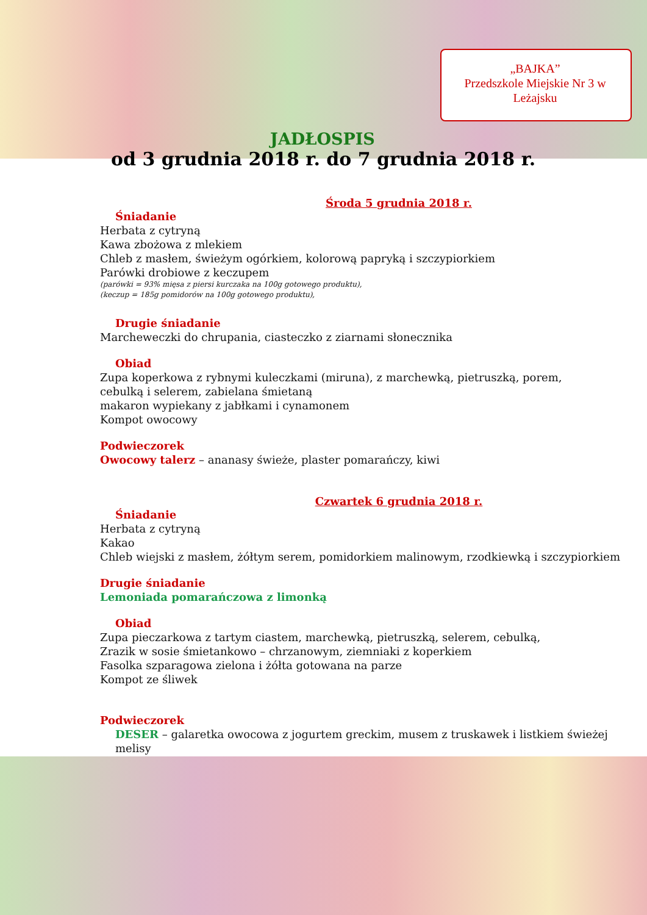„BAJKA”
Przedszkole Miejskie Nr 3 w Leżajsku
JADŁOSPIS
od 3 grudnia 2018 r. do 7 grudnia 2018 r.
Środa 5 grudnia 2018 r.
Śniadanie
Herbata z cytryną
Kawa zbożowa z mlekiem
Chleb z masłem, świeżym ogórkiem, kolorową papryką i szczypiorkiem
Parówki drobiowe z keczupem
(parówki = 93% mięsa z piersi kurczaka na 100g gotowego produktu),
(keczup = 185g pomidorów na 100g gotowego produktu),
Drugie śniadanie
Marcheweczki do chrupania, ciasteczko z ziarnami słonecznika
Obiad
Zupa koperkowa z rybnymi kuleczkami (miruna), z marchewką, pietruszką, porem,
cebulką i selerem, zabielana śmietaną
makaron wypiekany z jabłkami i cynamonem
Kompot owocowy
Podwieczorek
Owocowy talerz – ananasy świeże, plaster pomarańczy, kiwi
Czwartek 6 grudnia 2018 r.
Śniadanie
Herbata z cytryną
Kakao
Chleb wiejski z masłem, żółtym serem, pomidorkiem malinowym, rzodkiewką i szczypiorkiem
Drugie śniadanie
Lemoniada pomarańczowa z limonką
Obiad
Zupa pieczarkowa z tartym ciastem, marchewką, pietruszką, selerem, cebulką,
Zrazik w sosie śmietankowo – chrzanowym, ziemniaki z koperkiem
Fasolka szparagowa zielona i żółta gotowana na parze
Kompot ze śliwek
Podwieczorek
DESER – galaretka owocowa z jogurtem greckim, musem z truskawek i listkiem świeżej melisy